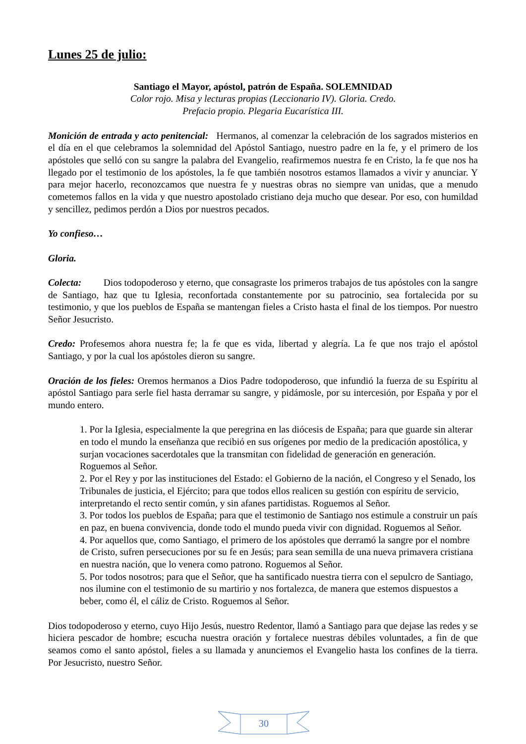Lunes 25 de julio:
Santiago el Mayor, apóstol, patrón de España. SOLEMNIDAD
Color rojo. Misa y lecturas propias (Leccionario IV). Gloria. Credo.
Prefacio propio. Plegaria Eucarística III.
Monición de entrada y acto penitencial: Hermanos, al comenzar la celebración de los sagrados misterios en el día en el que celebramos la solemnidad del Apóstol Santiago, nuestro padre en la fe, y el primero de los apóstoles que selló con su sangre la palabra del Evangelio, reafirmemos nuestra fe en Cristo, la fe que nos ha llegado por el testimonio de los apóstoles, la fe que también nosotros estamos llamados a vivir y anunciar. Y para mejor hacerlo, reconozcamos que nuestra fe y nuestras obras no siempre van unidas, que a menudo cometemos fallos en la vida y que nuestro apostolado cristiano deja mucho que desear. Por eso, con humildad y sencillez, pedimos perdón a Dios por nuestros pecados.
Yo confieso…
Gloria.
Colecta: Dios todopoderoso y eterno, que consagraste los primeros trabajos de tus apóstoles con la sangre de Santiago, haz que tu Iglesia, reconfortada constantemente por su patrocinio, sea fortalecida por su testimonio, y que los pueblos de España se mantengan fieles a Cristo hasta el final de los tiempos. Por nuestro Señor Jesucristo.
Credo: Profesemos ahora nuestra fe; la fe que es vida, libertad y alegría. La fe que nos trajo el apóstol Santiago, y por la cual los apóstoles dieron su sangre.
Oración de los fieles: Oremos hermanos a Dios Padre todopoderoso, que infundió la fuerza de su Espíritu al apóstol Santiago para serle fiel hasta derramar su sangre, y pidámosle, por su intercesión, por España y por el mundo entero.
1. Por la Iglesia, especialmente la que peregrina en las diócesis de España; para que guarde sin alterar en todo el mundo la enseñanza que recibió en sus orígenes por medio de la predicación apostólica, y surjan vocaciones sacerdotales que la transmitan con fidelidad de generación en generación. Roguemos al Señor.
2. Por el Rey y por las instituciones del Estado: el Gobierno de la nación, el Congreso y el Senado, los Tribunales de justicia, el Ejército; para que todos ellos realicen su gestión con espíritu de servicio, interpretando el recto sentir común, y sin afanes partidistas. Roguemos al Señor.
3. Por todos los pueblos de España; para que el testimonio de Santiago nos estimule a construir un país en paz, en buena convivencia, donde todo el mundo pueda vivir con dignidad. Roguemos al Señor.
4. Por aquellos que, como Santiago, el primero de los apóstoles que derramó la sangre por el nombre de Cristo, sufren persecuciones por su fe en Jesús; para sean semilla de una nueva primavera cristiana en nuestra nación, que lo venera como patrono. Roguemos al Señor.
5. Por todos nosotros; para que el Señor, que ha santificado nuestra tierra con el sepulcro de Santiago, nos ilumine con el testimonio de su martirio y nos fortalezca, de manera que estemos dispuestos a beber, como él, el cáliz de Cristo. Roguemos al Señor.
Dios todopoderoso y eterno, cuyo Hijo Jesús, nuestro Redentor, llamó a Santiago para que dejase las redes y se hiciera pescador de hombre; escucha nuestra oración y fortalece nuestras débiles voluntades, a fin de que seamos como el santo apóstol, fieles a su llamada y anunciemos el Evangelio hasta los confines de la tierra. Por Jesucristo, nuestro Señor.
30